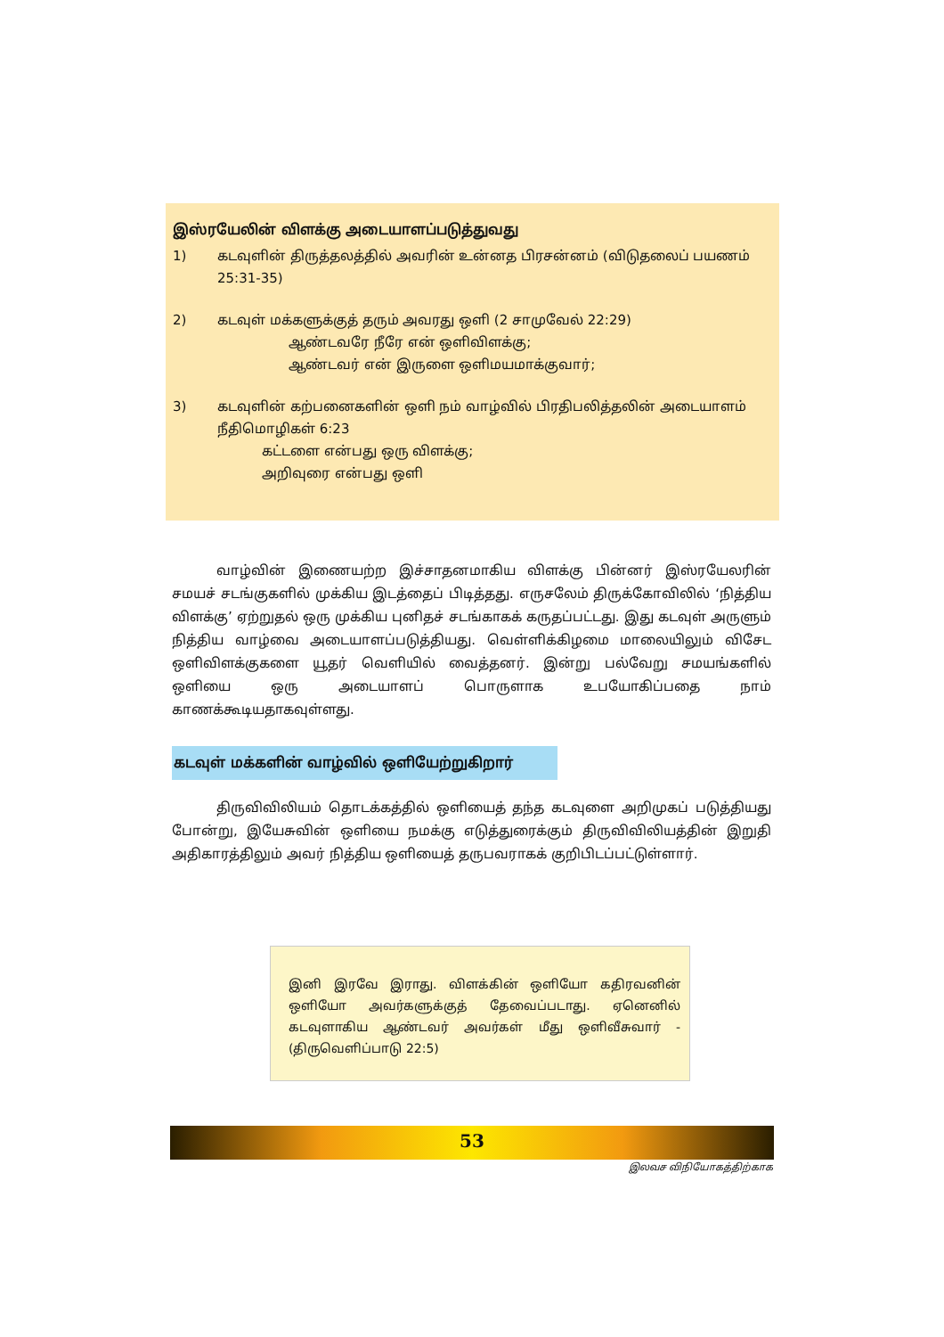இஸ்ரயேலின் விளக்கு அடையாளப்படுத்துவது
1) கடவுளின் திருத்தலத்தில் அவரின் உன்னத பிரசன்னம் (விடுதலைப் பயணம் 25:31-35)
2) கடவுள் மக்களுக்குத் தரும் அவரது ஒளி (2 சாமுவேல் 22:29)
ஆண்டவரே நீரே என் ஒளிவிளக்கு;
ஆண்டவர் என் இருளை ஒளிமயமாக்குவார்;
3) கடவுளின் கற்பனைகளின் ஒளி நம் வாழ்வில் பிரதிபலித்தலின் அடையாளம்
நீதிமொழிகள் 6:23
கட்டளை என்பது ஒரு விளக்கு;
அறிவுரை என்பது ஒளி
வாழ்வின் இணையற்ற இச்சாதனமாகிய விளக்கு பின்னர் இஸ்ரயேலரின் சமயச் சடங்குகளில் முக்கிய இடத்தைப் பிடித்தது. எருசலேம் திருக்கோவிலில் ‘நித்திய விளக்கு’ ஏற்றுதல் ஒரு முக்கிய புனிதச் சடங்காகக் கருதப்பட்டது. இது கடவுள் அருளும் நித்திய வாழ்வை அடையாளப்படுத்தியது. வெள்ளிக்கிழமை மாலையிலும் விசேட ஒளிவிளக்குகளை யூதர் வெளியில் வைத்தனர். இன்று பல்வேறு சமயங்களில் ஒளியை ஒரு அடையாளப் பொருளாக உபயோகிப்பதை நாம் காணக்கூடியதாகவுள்ளது.
கடவுள் மக்களின் வாழ்வில் ஒளியேற்றுகிறார்
திருவிவிலியம் தொடக்கத்தில் ஒளியைத் தந்த கடவுளை அறிமுகப் படுத்தியது போன்று, இயேசுவின் ஒளியை நமக்கு எடுத்துரைக்கும் திருவிவிலியத்தின் இறுதி அதிகாரத்திலும் அவர் நித்திய ஒளியைத் தருபவராகக் குறிபிடப்பட்டுள்ளார்.
இனி இரவே இராது. விளக்கின் ஒளியோ கதிரவனின் ஒளியோ அவர்களுக்குத் தேவைப்படாது. ஏனெனில் கடவுளாகிய ஆண்டவர் அவர்கள் மீது ஒளிவீசுவார் - (திருவெளிப்பாடு 22:5)
53
இலவச விநியோகத்திற்காக